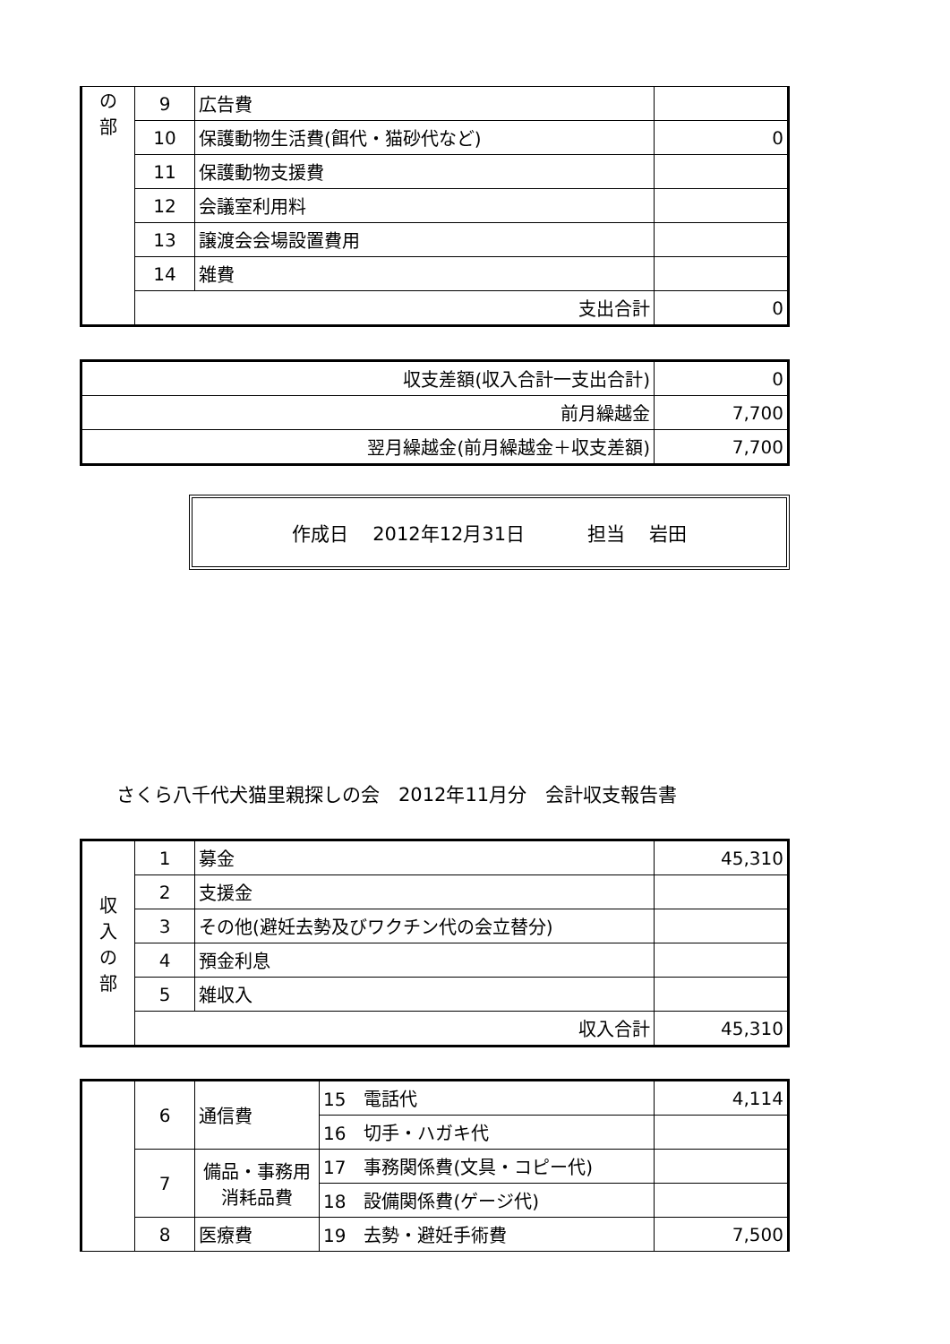| の 部 | 9 | 広告費 | |
| | 10 | 保護動物生活費(餌代・猫砂代など) | 0 |
| | 11 | 保護動物支援費 | |
| | 12 | 会議室利用料 | |
| | 13 | 譲渡会会場設置費用 | |
| | 14 | 雑費 | |
| | 支出合計 | | 0 |
| 収支差額(収入合計一支出合計) | 0 |
| 前月繰越金 | 7,700 |
| 翌月繰越金(前月繰越金＋収支差額) | 7,700 |
作成日　 2012年12月31日　　　 担当　 岩田
さくら八千代犬猫里親探しの会　2012年11月分　会計収支報告書
| 収 入 の 部 | 1 | 募金 | 45,310 |
| | 2 | 支援金 | |
| | 3 | その他(避妊去勢及びワクチン代の会立替分) | |
| | 4 | 預金利息 | |
| | 5 | 雑収入 | |
| | 収入合計 | | 45,310 |
| | 6 | 通信費 | 15 電話代 | 4,114 |
| | | | 16 切手・ハガキ代 | |
| | 7 | 備品・事務用消耗品費 | 17 事務関係費(文具・コピー代) | |
| | | | 18 設備関係費(ゲージ代) | |
| | 8 | 医療費 | 19 去勢・避妊手術費 | 7,500 |